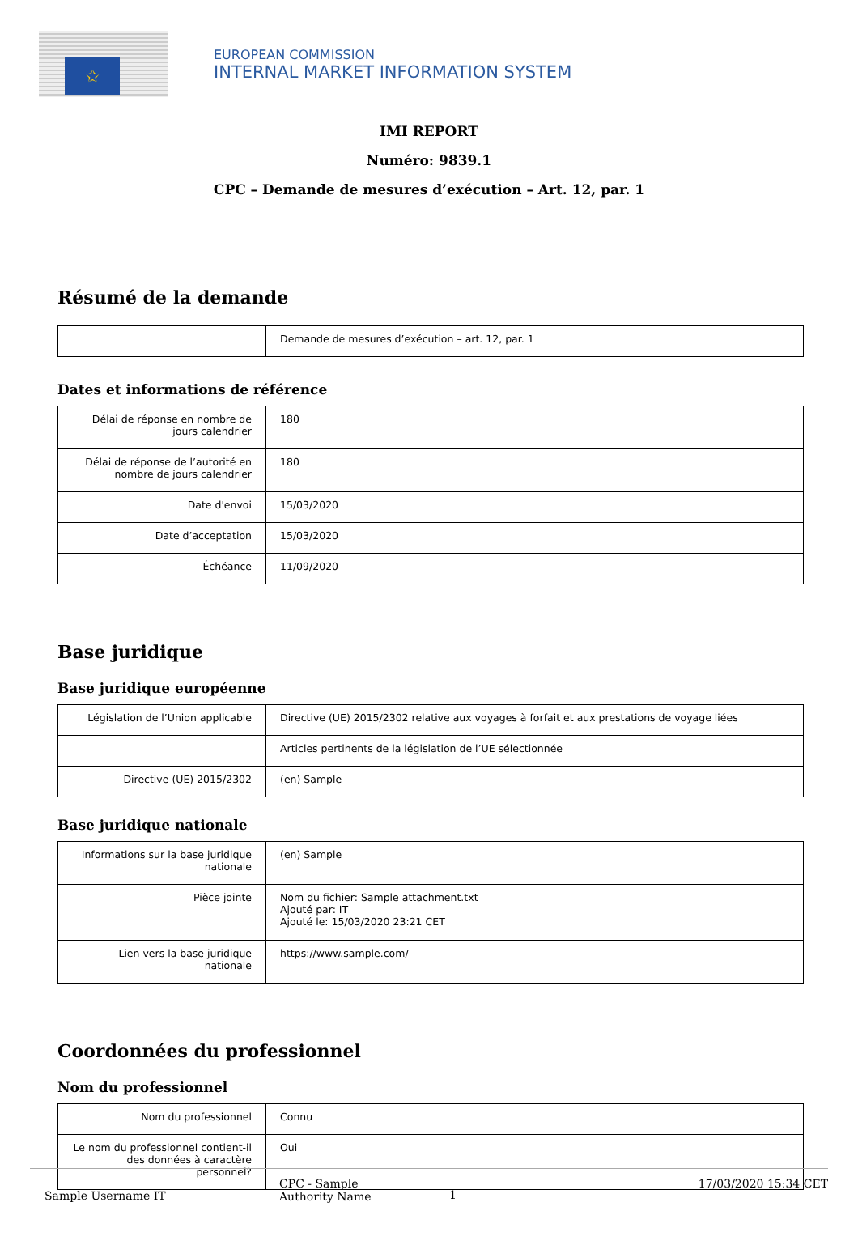✩
EUROPEAN COMMISSION
INTERNAL MARKET INFORMATION SYSTEM
IMI REPORT
Numéro: 9839.1
CPC – Demande de mesures d’exécution – Art. 12, par. 1
Résumé de la demande
| | Demande de mesures d’exécution – art. 12, par. 1 |
Dates et informations de référence
| Délai de réponse en nombre de jours calendrier | 180 |
| Délai de réponse de l’autorité en nombre de jours calendrier | 180 |
| Date d'envoi | 15/03/2020 |
| Date d’acceptation | 15/03/2020 |
| Échéance | 11/09/2020 |
Base juridique
Base juridique européenne
| Législation de l’Union applicable | Directive (UE) 2015/2302 relative aux voyages à forfait et aux prestations de voyage liées |
| | Articles pertinents de la législation de l’UE sélectionnée |
| Directive (UE) 2015/2302 | (en) Sample |
Base juridique nationale
| Informations sur la base juridique nationale | (en) Sample |
| Pièce jointe | Nom du fichier: Sample attachment.txt Ajouté par: IT Ajouté le: 15/03/2020 23:21 CET |
| Lien vers la base juridique nationale | https://www.sample.com/ |
Coordonnées du professionnel
Nom du professionnel
| Nom du professionnel | Connu |
| Le nom du professionnel contient-il des données à caractère personnel? | Oui |
Sample Username IT
CPC - Sample
Authority Name
1
17/03/2020 15:34 CET